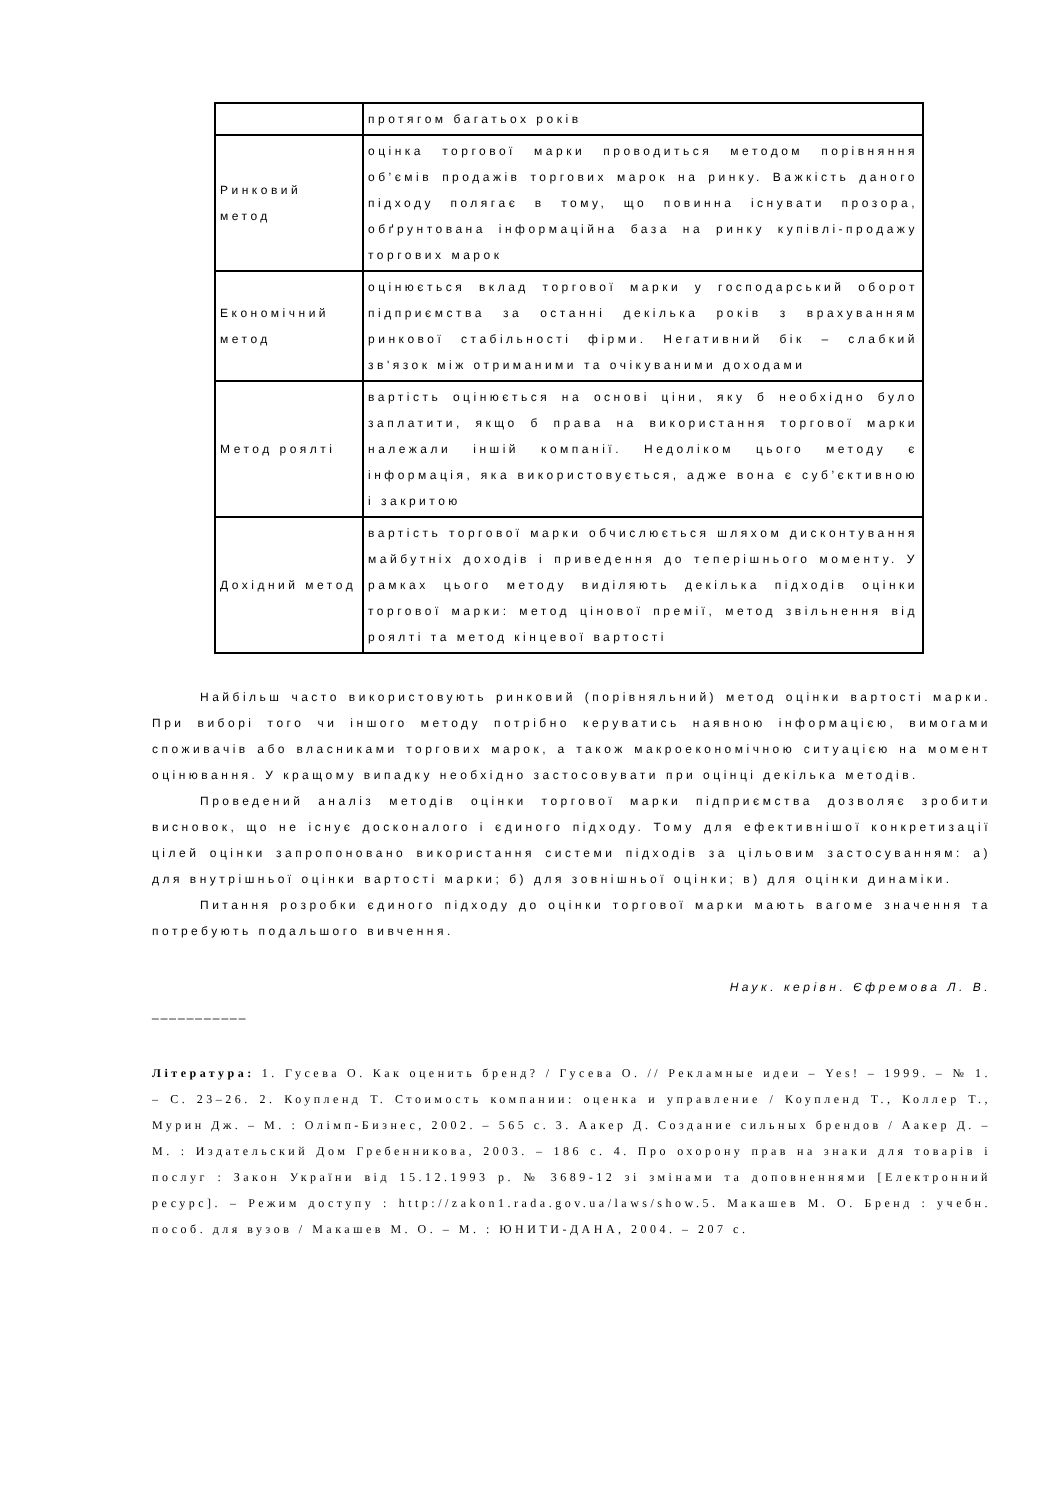| | протягом багатьох років |
| Ринковий метод | оцінка торгової марки проводиться методом порівняння об’ємів продажів торгових марок на ринку. Важкість даного підходу полягає в тому, що повинна існувати прозора, обґрунтована інформаційна база на ринку купівлі-продажу торгових марок |
| Економічний метод | оцінюється вклад торгової марки у господарський оборот підприємства за останні декілька років з врахуванням ринкової стабільності фірми. Негативний бік – слабкий зв'язок між отриманими та очікуваними доходами |
| Метод роялті | вартість оцінюється на основі ціни, яку б необхідно було заплатити, якщо б права на використання торгової марки належали іншій компанії. Недоліком цього методу є інформація, яка використовується, адже вона є суб’єктивною і закритою |
| Дохідний метод | вартість торгової марки обчислюється шляхом дисконтування майбутніх доходів і приведення до теперішнього моменту. У рамках цього методу виділяють декілька підходів оцінки торгової марки: метод цінової премії, метод звільнення від роялті та метод кінцевої вартості |
Найбільш часто використовують ринковий (порівняльний) метод оцінки вартості марки. При виборі того чи іншого методу потрібно керуватись наявною інформацією, вимогами споживачів або власниками торгових марок, а також макроекономічною ситуацією на момент оцінювання. У кращому випадку необхідно застосовувати при оцінці декілька методів.
Проведений аналіз методів оцінки торгової марки підприємства дозволяє зробити висновок, що не існує досконалого і єдиного підходу. Тому для ефективнішої конкретизації цілей оцінки запропоновано використання системи підходів за цільовим застосуванням: а) для внутрішньої оцінки вартості марки; б) для зовнішньої оцінки; в) для оцінки динаміки.
Питання розробки єдиного підходу до оцінки торгової марки мають вагоме значення та потребують подальшого вивчення.
Наук. керівн. Єфремова Л. В.
___________
Література: 1. Гусева О. Как оценить бренд? / Гусева О. // Рекламные идеи – Yes! – 1999. – № 1. – С. 23–26. 2. Коупленд Т. Стоимость компании: оценка и управление / Коупленд Т., Коллер Т., Мурин Дж. – М. : Олімп-Бизнес, 2002. – 565 с. 3. Аакер Д. Создание сильных брендов / Аакер Д. – М. : Издательский Дом Гребенникова, 2003. – 186 с. 4. Про охорону прав на знаки для товарів і послуг : Закон України від 15.12.1993 р. № 3689-12 зі змінами та доповненнями [Електронний ресурс]. – Режим доступу : http://zakon1.rada.gov.ua/laws/show.5. Макашев М. О. Бренд : учебн. пособ. для вузов / Макашев М. О. – М. : ЮНИТИ-ДАНА, 2004. – 207 с.